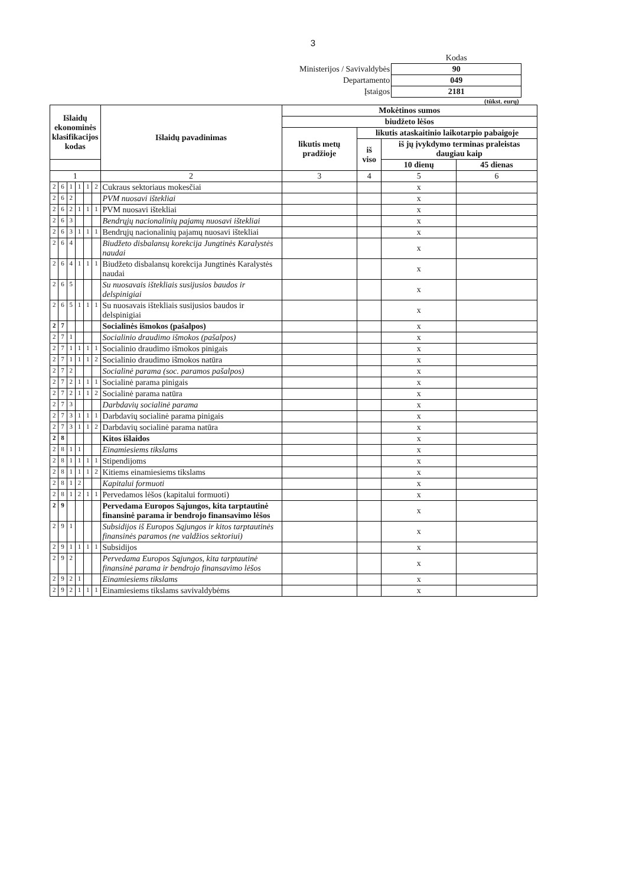3
| | Kodas |
| Ministerijos / Savivaldybės | 90 |
| Departamento | 049 |
| Įstaigos | 2181 |
(tūkst. eurų)
| Išlaidų ekonominės klasifikacijos kodas | | | | | | Išlaidų pavadinimas | Mokėtinos sumos | | | |
| --- | --- | --- | --- | --- | --- | --- | --- | --- | --- | --- |
| | | | | | | | biudžeto lėšos | | | |
| | | | | | | | likutis metų pradžioje | likutis ataskaitinio laikotarpio pabaigoje | | |
| | | | | | | | | iš viso | iš jų įvykdymo terminas praleistas daugiau kaip | |
| | | | | | | | | | 10 dienų | 45 dienas |
| 1 | | | | | | 2 | 3 | 4 | 5 | 6 |
| 2 | 6 | 1 | 1 | 1 | 2 | Cukraus sektoriaus mokesčiai | | | x | |
| 2 | 6 | 2 | | | | PVM nuosavi ištekliai | | | x | |
| 2 | 6 | 2 | 1 | 1 | 1 | PVM nuosavi ištekliai | | | x | |
| 2 | 6 | 3 | | | | Bendrųjų nacionalinių pajamų nuosavi ištekliai | | | x | |
| 2 | 6 | 3 | 1 | 1 | 1 | Bendrųjų nacionalinių pajamų nuosavi ištekliai | | | x | |
| 2 | 6 | 4 | | | | Biudžeto disbalansų korekcija Jungtinės Karalystės naudai | | | x | |
| 2 | 6 | 4 | 1 | 1 | 1 | Biudžeto disbalansų korekcija Jungtinės Karalystės naudai | | | x | |
| 2 | 6 | 5 | | | | Su nuosavais ištekliais susijusios baudos ir delspinigiai | | | x | |
| 2 | 6 | 5 | 1 | 1 | 1 | Su nuosavais ištekliais susijusios baudos ir delspinigiai | | | x | |
| 2 | 7 | | | | | Socialinės išmokos (pašalpos) | | | x | |
| 2 | 7 | 1 | | | | Socialinio draudimo išmokos (pašalpos) | | | x | |
| 2 | 7 | 1 | 1 | 1 | 1 | Socialinio draudimo išmokos pinigais | | | x | |
| 2 | 7 | 1 | 1 | 1 | 2 | Socialinio draudimo išmokos natūra | | | x | |
| 2 | 7 | 2 | | | | Socialinė parama (soc. paramos pašalpos) | | | x | |
| 2 | 7 | 2 | 1 | 1 | 1 | Socialinė parama pinigais | | | x | |
| 2 | 7 | 2 | 1 | 1 | 2 | Socialinė parama natūra | | | x | |
| 2 | 7 | 3 | | | | Darbdavių socialinė parama | | | x | |
| 2 | 7 | 3 | 1 | 1 | 1 | Darbdavių socialinė parama pinigais | | | x | |
| 2 | 7 | 3 | 1 | 1 | 2 | Darbdavių socialinė parama natūra | | | x | |
| 2 | 8 | | | | | Kitos išlaidos | | | x | |
| 2 | 8 | 1 | 1 | | | Einamiesiems tikslams | | | x | |
| 2 | 8 | 1 | 1 | 1 | 1 | Stipendijoms | | | x | |
| 2 | 8 | 1 | 1 | 1 | 2 | Kitiems einamiesiems tikslams | | | x | |
| 2 | 8 | 1 | 2 | | | Kapitalui formuoti | | | x | |
| 2 | 8 | 1 | 2 | 1 | 1 | Pervedamos lėšos (kapitalui formuoti) | | | x | |
| 2 | 9 | | | | | Pervedama Europos Sąjungos, kita tarptautinė finansinė parama ir bendrojo finansavimo lėšos | | | x | |
| 2 | 9 | 1 | | | | Subsidijos iš Europos Sąjungos ir kitos tarptautinės finansinės paramos (ne valdžios sektoriui) | | | x | |
| 2 | 9 | 1 | 1 | 1 | 1 | Subsidijos | | | x | |
| 2 | 9 | 2 | | | | Pervedama Europos Sąjungos, kita tarptautinė finansinė parama ir bendrojo finansavimo lėšos | | | x | |
| 2 | 9 | 2 | 1 | | | Einamiesiems tikslams | | | x | |
| 2 | 9 | 2 | 1 | 1 | 1 | Einamiesiems tikslams savivaldybėms | | | x | |